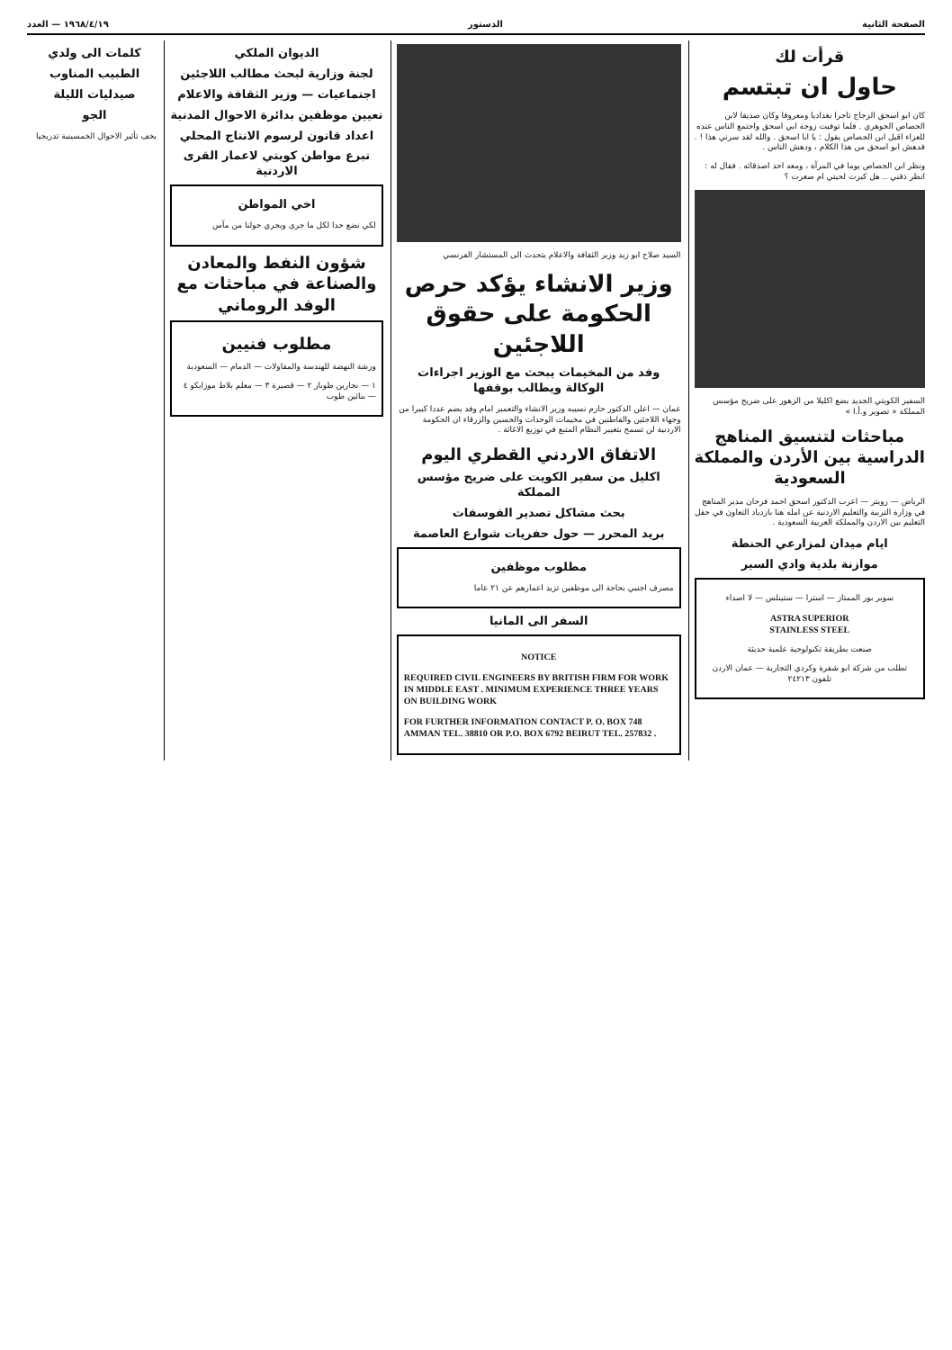الصفحة الثانية الدستور ١٩٦٨/٤/١٩ — العدد
قرأت لك
حاول ان تبتسم
كان ابو اسحق الزجاج تاجرا بغداديا ومعروفا وكان صديقا لابن الجصاص الجوهري . فلما توفيت زوجة ابي اسحق واجتمع الناس عنده للعزاء اقبل ابن الجصاص يقول : يا ابا اسحق . والله لقد سرني هذا ! . فدهش ابو اسحق من هذا الكلام ، ودهش الناس .
ونظر ابن الجصاص يوما في المرآة ، ومعه احد اصدقائه . فقال له : انظر ذقني .. هل كبرت لحيتي ام صغرت ؟
السفير الكويتي الجديد يضع اكليلا من الزهور على ضريح مؤسس المملكة « تصوير و.أ.ا »
مباحثات لتنسيق المناهج الدراسية بين الأردن والمملكة السعودية
الرياض — رويتر — اعرب الدكتور اسحق احمد فرحان مدير المناهج في وزارة التربية والتعليم الاردنية عن امله هنا بازدياد التعاون في حقل التعليم بين الاردن والمملكة العربية السعودية .
ايام ميدان لمزارعي الحنطة
موازنة بلدية وادي السير
سوبر بور الممتاز — استرا — ستينلس — لا اصداء
ASTRA SUPERIOR
STAINLESS STEEL
صنعت بطريقة تكنولوجية علمية حديثة
تطلب من شركة ابو شقرة وكردي التجارية — عمان الاردن تلفون ٢٤٢١٣
السيد صلاح ابو زيد وزير الثقافة والاعلام يتحدث الى المستشار الفرنسي
وزير الانشاء يؤكد حرص الحكومة على حقوق اللاجئين
وفد من المخيمات يبحث مع الوزير اجراءات الوكالة ويطالب بوقفها
عمان — اعلن الدكتور حازم نسيبه وزير الانشاء والتعمير امام وفد يضم عددا كبيرا من وجهاء اللاجئين والقاطنين في مخيمات الوحدات والحسين والزرقاء ان الحكومة الاردنية لن تسمح بتغيير النظام المتبع في توزيع الاغاثة .
الاتفاق الاردني القطري اليوم
اكليل من سفير الكويت على ضريح مؤسس المملكة
بحث مشاكل تصدير الفوسفات
بريد المحرر — حول حفريات شوارع العاصمة
مطلوب موظفين
مصرف اجنبي بحاجة الى موظفين تزيد اعمارهم عن ٢١ عاما
السفر الى المانيا
NOTICE
REQUIRED CIVIL ENGINEERS BY BRITISH FIRM FOR WORK IN MIDDLE EAST . MINIMUM EXPERIENCE THREE YEARS ON BUILDING WORK
FOR FURTHER INFORMATION CONTACT P. O. BOX 748 AMMAN TEL. 38810 OR P.O. BOX 6792 BEIRUT TEL. 257832 .
الديوان الملكي
لجنة وزارية لبحث مطالب اللاجئين
اجتماعيات — وزير الثقافة والاعلام
تعيين موظفين بدائرة الاحوال المدنية
اعداد قانون لرسوم الانتاج المحلي
تبرع مواطن كويتي لاعمار القرى الاردنية
اخي المواطن
لكي نضع حدا لكل ما جرى ويجري حولنا من مآس
شؤون النفط والمعادن والصناعة في مباحثات مع الوفد الروماني
مطلوب فنيين
ورشة النهضة للهندسة والمقاولات — الدمام — السعودية
١ — نجارين طوبار ٢ — قصيرة ٣ — معلم بلاط موزايكو ٤ — بنائين طوب
كلمات الى ولدي
الطبيب المناوب
صيدليات الليلة
الجو
يخف تأثير الاحوال الخمسينية تدريجيا